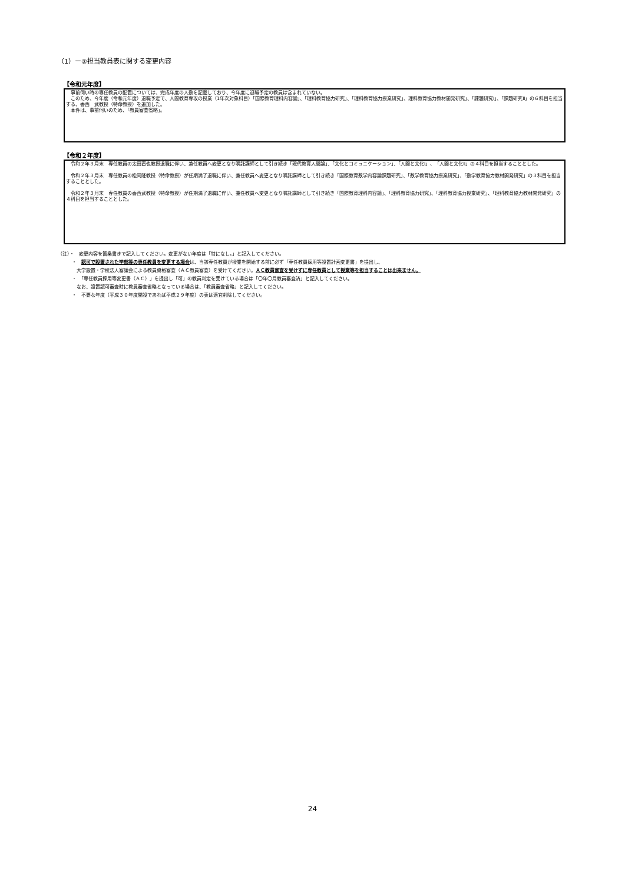（1）ー②担当教員表に関する変更内容
【令和元年度】
　事前伺い時の専任教員の配置については、完成年度の人数を記載しており、今年度に退職予定の教員は含まれていない。
　このため、今年度（令和元年度）退職予定で、人間教育専攻の授業（1年次対象科目）「国際教育理科内容論」、「理科教育協力研究」、「理科教育協力授業研究」、理科教育協力教材開発研究」、「課題研究Ⅰ」、「課題研究Ⅱ」の６科目を担当する、香西　武教授（特命教授）を追加した。
　本件は、事前伺いのため、「教員審査省略」。
【令和２年度】
　令和２年３月末　専任教員の太田直也教授退職に伴い、兼任教員へ変更となり嘱託講師として引き続き「現代教育人間論」、「文化とコミュニケーション」、「人間と文化Ⅰ」、「人間と文化Ⅱ」の４科目を担当することとした。
　令和２年３月末　専任教員の松岡隆教授（特命教授）が任期満了退職に伴い、兼任教員へ変更となり嘱託講師として引き続き「国際教育数学内容論課題研究」、「数学教育協力授業研究」、「数学教育協力教材開発研究」の３科目を担当することとした。
　令和２年３月末　専任教員の香西武教授（特命教授）が任期満了退職に伴い、兼任教員へ変更となり嘱託講師として引き続き「国際教育理科内容論」、「理科教育協力研究」、「理科教育協力授業研究」、「理科教育協力教材開発研究」の４科目を担当することとした。
（注）・　変更内容を箇条書きで記入してください。変更がない年度は「特になし。」と記入してください。
　　　・　認可で設置された学部等の専任教員を変更する場合は、当該専任教員が授業を開始する前に必ず「専任教員採用等設置計画変更書」を提出し、
　　　　大学設置・学校法人審議会による教員資格審査（ＡＣ教員審査）を受けてください。ＡＣ教員審査を受けずに専任教員として授業等を担当することは出来ません。
　　　・　「専任教員採用等変更書（ＡＣ）」を提出し「可」の教員判定を受けている場合は「〇年〇月教員審査済」と記入してください。
　　　　なお、設置認可審査時に教員審査省略となっている場合は、「教員審査省略」と記入してください。
　　　・　不要な年度（平成３０年度開設であれば平成２９年度）の表は適宜削除してください。
24